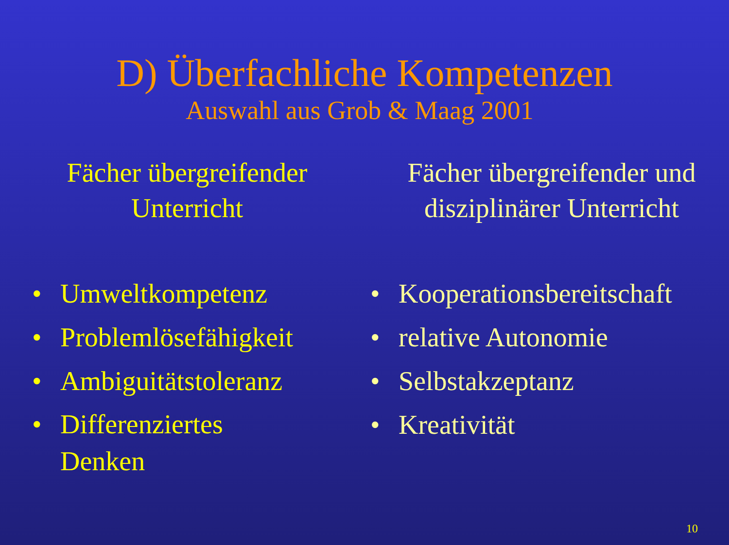D) Überfachliche Kompetenzen
Auswahl aus Grob & Maag 2001
Fächer übergreifender
Unterricht
• Umweltkompetenz
• Problemlösefähigkeit
• Ambiguitätstoleranz
• Differenziertes
Denken
Fächer übergreifender und
disziplinärer Unterricht
• Kooperationsbereitschaft
• relative Autonomie
• Selbstakzeptanz
• Kreativität
10